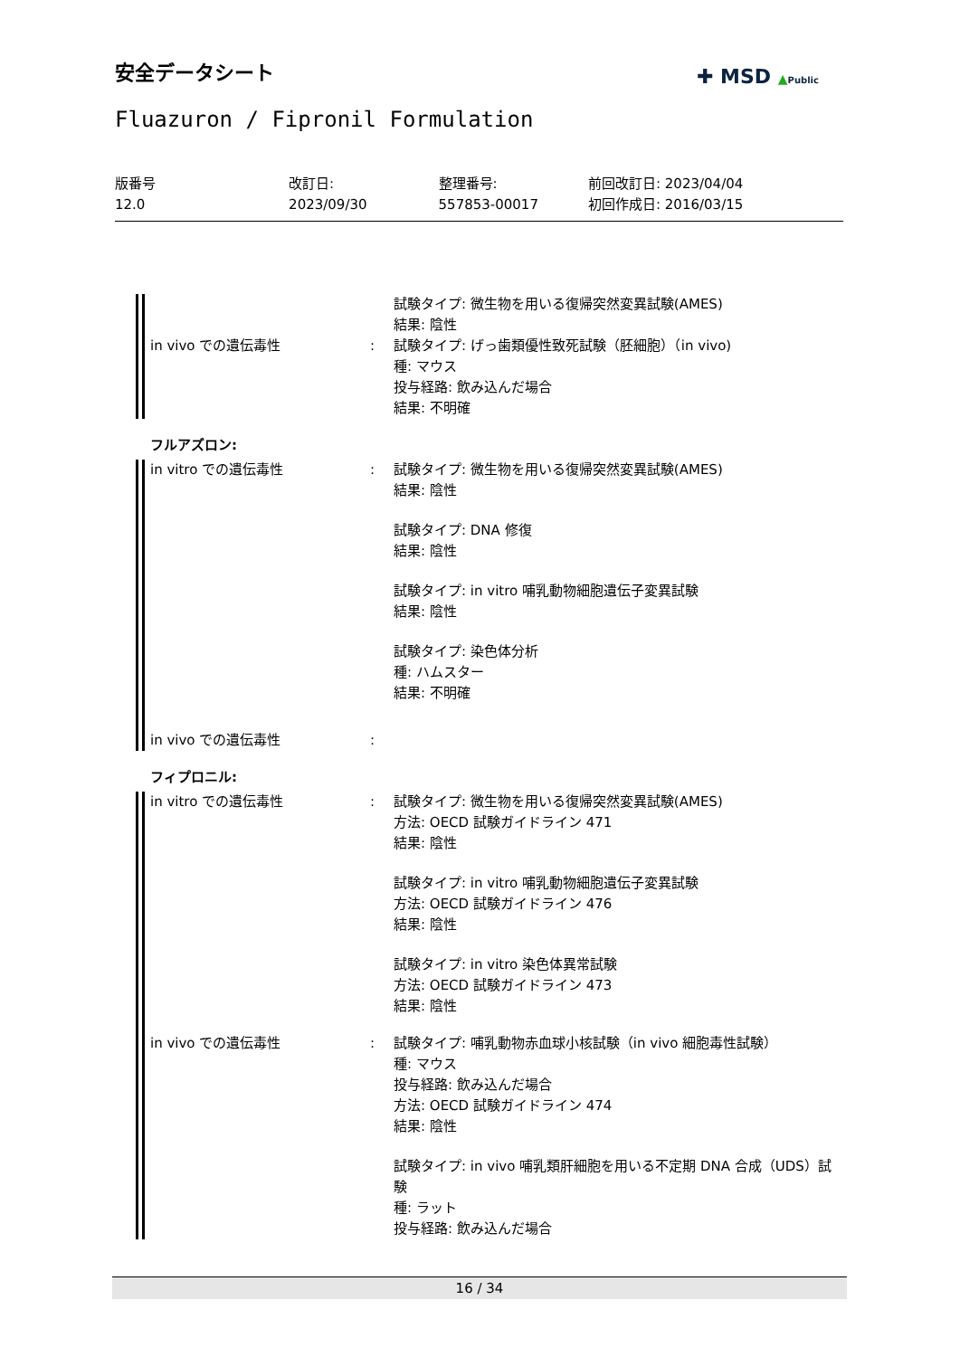安全データシート ✚ MSD ▲Public
Fluazuron / Fipronil Formulation
版番号
12.0
改訂日:
2023/09/30
整理番号:
557853-00017
前回改訂日: 2023/04/04
初回作成日: 2016/03/15
試験タイプ: 微生物を用いる復帰突然変異試験(AMES)
結果: 陰性
in vivo での遺伝毒性 : 試験タイプ: げっ歯類優性致死試験（胚細胞）（in vivo)
種: マウス
投与経路: 飲み込んだ場合
結果: 不明確
フルアズロン:
in vitro での遺伝毒性
in vivo での遺伝毒性
:
:
試験タイプ: 微生物を用いる復帰突然変異試験(AMES)
結果: 陰性
試験タイプ: DNA 修復
結果: 陰性
試験タイプ: in vitro 哺乳動物細胞遺伝子変異試験
結果: 陰性
試験タイプ: 染色体分析
種: ハムスター
結果: 不明確
フィプロニル:
in vitro での遺伝毒性 : 試験タイプ: 微生物を用いる復帰突然変異試験(AMES)
方法: OECD 試験ガイドライン 471
結果: 陰性
試験タイプ: in vitro 哺乳動物細胞遺伝子変異試験
方法: OECD 試験ガイドライン 476
結果: 陰性
試験タイプ: in vitro 染色体異常試験
方法: OECD 試験ガイドライン 473
結果: 陰性
in vivo での遺伝毒性 : 試験タイプ: 哺乳動物赤血球小核試験（in vivo 細胞毒性試験）
種: マウス
投与経路: 飲み込んだ場合
方法: OECD 試験ガイドライン 474
結果: 陰性
試験タイプ: in vivo 哺乳類肝細胞を用いる不定期 DNA 合成（UDS）試験
種: ラット
投与経路: 飲み込んだ場合
16 / 34